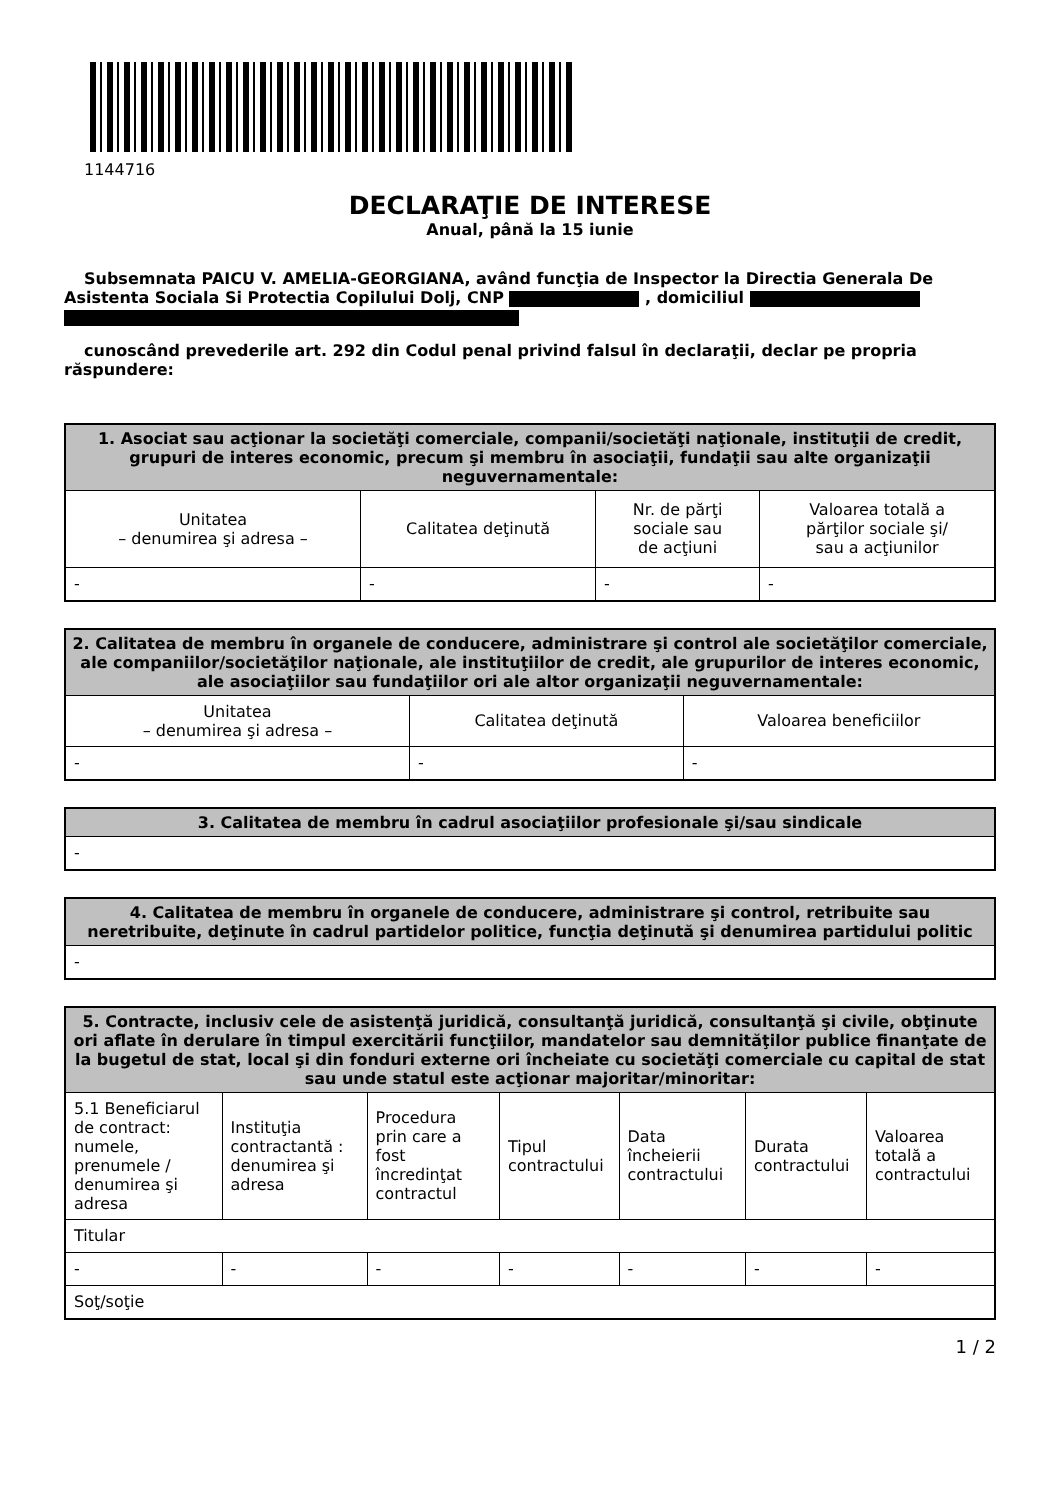1144716
DECLARAŢIE DE INTERESE
Anual, până la 15 iunie
Subsemnata PAICU V. AMELIA-GEORGIANA, având funcţia de Inspector la Directia Generala De Asistenta Sociala Si Protectia Copilului Dolj, CNP , domiciliul
cunoscând prevederile art. 292 din Codul penal privind falsul în declaraţii, declar pe propria răspundere:
| 1. Asociat sau acţionar la societăţi comerciale, companii/societăţi naţionale, instituţii de credit, grupuri de interes economic, precum şi membru în asociaţii, fundaţii sau alte organizaţii neguvernamentale: | | | |
| --- | --- | --- | --- |
| Unitatea – denumirea şi adresa – | Calitatea deţinută | Nr. de părţi sociale sau de acţiuni | Valoarea totală a părţilor sociale şi/ sau a acţiunilor |
| - | - | - | - |
| 2. Calitatea de membru în organele de conducere, administrare şi control ale societăţilor comerciale, ale companiilor/societăţilor naţionale, ale instituţiilor de credit, ale grupurilor de interes economic, ale asociaţiilor sau fundaţiilor ori ale altor organizaţii neguvernamentale: | | |
| --- | --- | --- |
| Unitatea – denumirea şi adresa – | Calitatea deţinută | Valoarea beneficiilor |
| - | - | - |
| 3. Calitatea de membru în cadrul asociaţiilor profesionale şi/sau sindicale |
| --- |
| - |
| 4. Calitatea de membru în organele de conducere, administrare şi control, retribuite sau neretribuite, deţinute în cadrul partidelor politice, funcţia deţinută şi denumirea partidului politic |
| --- |
| - |
| 5. Contracte, inclusiv cele de asistenţă juridică, consultanţă juridică, consultanţă şi civile, obţinute ori aflate în derulare în timpul exercitării funcţiilor, mandatelor sau demnităţilor publice finanţate de la bugetul de stat, local şi din fonduri externe ori încheiate cu societăţi comerciale cu capital de stat sau unde statul este acţionar majoritar/minoritar: | | | | | | |
| --- | --- | --- | --- | --- | --- | --- |
| 5.1 Beneficiarul de contract: numele, prenumele / denumirea şi adresa | Instituţia contractantă : denumirea şi adresa | Procedura prin care a fost încredinţat contractul | Tipul contractului | Data încheierii contractului | Durata contractului | Valoarea totală a contractului |
| Titular | | | | | | |
| - | - | - | - | - | - | - |
| Soţ/soţie | | | | | | |
1 / 2